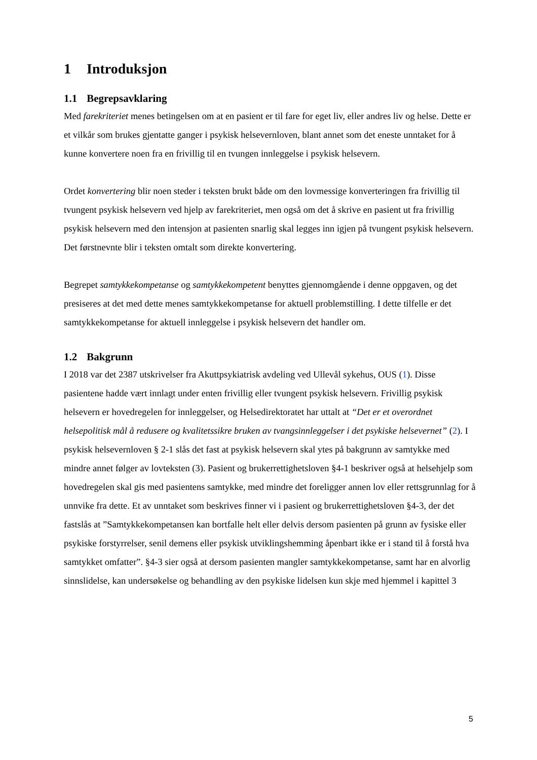1 Introduksjon
1.1 Begrepsavklaring
Med farekriteriet menes betingelsen om at en pasient er til fare for eget liv, eller andres liv og helse. Dette er et vilkår som brukes gjentatte ganger i psykisk helsevernloven, blant annet som det eneste unntaket for å kunne konvertere noen fra en frivillig til en tvungen innleggelse i psykisk helsevern.
Ordet konvertering blir noen steder i teksten brukt både om den lovmessige konverteringen fra frivillig til tvungent psykisk helsevern ved hjelp av farekriteriet, men også om det å skrive en pasient ut fra frivillig psykisk helsevern med den intensjon at pasienten snarlig skal legges inn igjen på tvungent psykisk helsevern. Det førstnevnte blir i teksten omtalt som direkte konvertering.
Begrepet samtykkekompetanse og samtykkekompetent benyttes gjennomgående i denne oppgaven, og det presiseres at det med dette menes samtykkekompetanse for aktuell problemstilling. I dette tilfelle er det samtykkekompetanse for aktuell innleggelse i psykisk helsevern det handler om.
1.2 Bakgrunn
I 2018 var det 2387 utskrivelser fra Akuttpsykiatrisk avdeling ved Ullevål sykehus, OUS (1). Disse pasientene hadde vært innlagt under enten frivillig eller tvungent psykisk helsevern. Frivillig psykisk helsevern er hovedregelen for innleggelser, og Helsedirektoratet har uttalt at “Det er et overordnet helsepolitisk mål å redusere og kvalitetssikre bruken av tvangsinnleggelser i det psykiske helsevernet” (2). I psykisk helsevernloven § 2-1 slås det fast at psykisk helsevern skal ytes på bakgrunn av samtykke med mindre annet følger av lovteksten (3). Pasient og brukerrettighetsloven §4-1 beskriver også at helsehjelp som hovedregelen skal gis med pasientens samtykke, med mindre det foreligger annen lov eller rettsgrunnlag for å unnvike fra dette. Et av unntaket som beskrives finner vi i pasient og brukerrettighetsloven §4-3, der det fastslås at ”Samtykkekompetansen kan bortfalle helt eller delvis dersom pasienten på grunn av fysiske eller psykiske forstyrrelser, senil demens eller psykisk utviklingshemming åpenbart ikke er i stand til å forstå hva samtykket omfatter”. §4-3 sier også at dersom pasienten mangler samtykkekompetanse, samt har en alvorlig sinnslidelse, kan undersøkelse og behandling av den psykiske lidelsen kun skje med hjemmel i kapittel 3
5